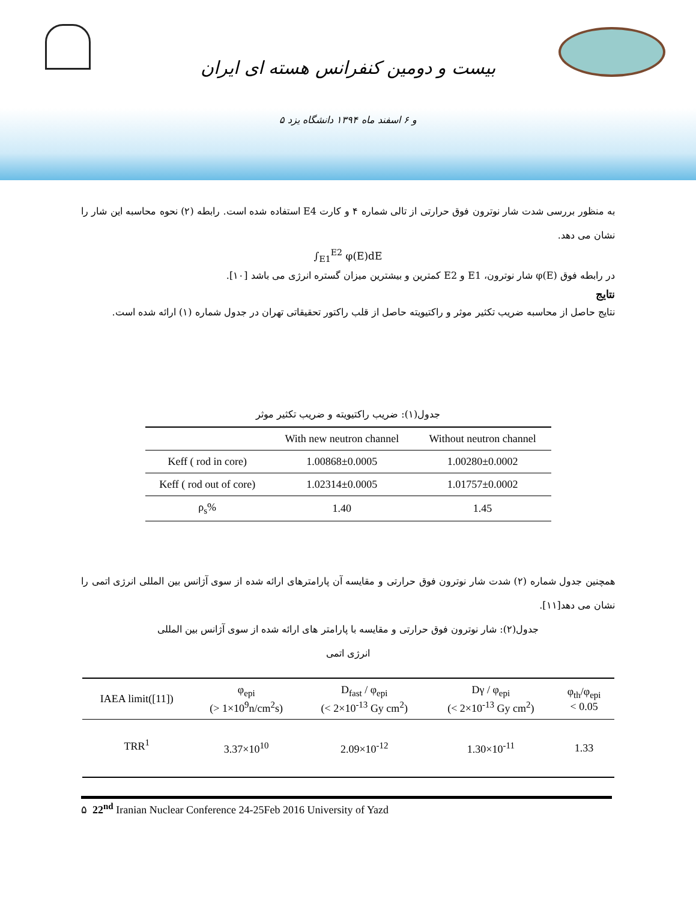بیست و دومین کنفرانس هسته ای ایران
۵ و ۶ اسفند ماه ۱۳۹۴ دانشگاه یزد
به منظور بررسی شدت شار نوترون فوق حرارتی از تالی شماره ۴ و کارت E4 استفاده شده است. رابطه (۲) نحوه محاسبه این شار را نشان می دهد.
∫<sub>E1</sub><sup>E2</sup> φ(E)dE
در رابطه فوق φ(E) شار نوترون، E1 و E2 کمترین و بیشترین میزان گستره انرژی می باشد [۱۰].
نتایج
نتایج حاصل از محاسبه ضریب تکثیر موثر و راکتیویته حاصل از قلب راکتور تحقیقاتی تهران در جدول شماره (۱) ارائه شده است.
جدول(۱): ضریب راکتیویته و ضریب تکثیر موثر
| | With new neutron channel | Without neutron channel |
| --- | --- | --- |
| Keff ( rod in core) | 1.00868±0.0005 | 1.00280±0.0002 |
| Keff ( rod out of core) | 1.02314±0.0005 | 1.01757±0.0002 |
| ρ<sub>s</sub>% | 1.40 | 1.45 |
همچنین جدول شماره (۲) شدت شار نوترون فوق حرارتی و مقایسه آن پارامترهای ارائه شده از سوی آژانس بین المللی انرژی اتمی را نشان می دهد[۱۱].
جدول(۲): شار نوترون فوق حرارتی و مقایسه با پارامتر های ارائه شده از سوی آژانس بین المللی
انرژی اتمی
| IAEA limit([11]) | φ<sub>epi</sub> (> 1×10<sup>9</sup>n/cm<sup>2</sup>s) | D<sub>fast</sub> / φ<sub>epi</sub> (< 2×10<sup>-13</sup> Gy cm<sup>2</sup>) | Dγ / φ<sub>epi</sub> (< 2×10<sup>-13</sup> Gy cm<sup>2</sup>) | φ<sub>th</sub>/φ<sub>epi</sub> < 0.05 |
| --- | --- | --- | --- | --- |
| TRR<sup>1</sup> | 3.37×10<sup>10</sup> | 2.09×10<sup>-12</sup> | 1.30×10<sup>-11</sup> | 1.33 |
۵ 22<sup>nd</sup> Iranian Nuclear Conference 24-25Feb 2016 University of Yazd